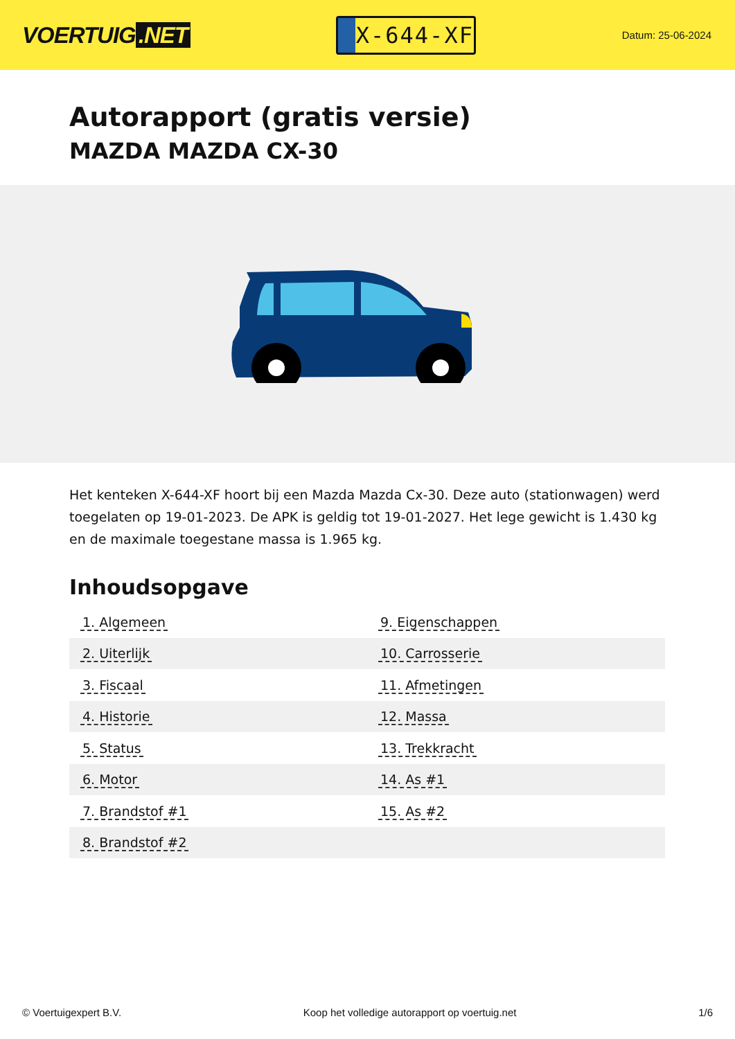VOERTUIG.NET
X-644-XF
Datum: 25-06-2024
Autorapport (gratis versie)
MAZDA MAZDA CX-30
Het kenteken X-644-XF hoort bij een Mazda Mazda Cx-30. Deze auto (stationwagen) werd toegelaten op 19-01-2023. De APK is geldig tot 19-01-2027. Het lege gewicht is 1.430 kg en de maximale toegestane massa is 1.965 kg.
Inhoudsopgave
| 1. Algemeen | 9. Eigenschappen |
| 2. Uiterlijk | 10. Carrosserie |
| 3. Fiscaal | 11. Afmetingen |
| 4. Historie | 12. Massa |
| 5. Status | 13. Trekkracht |
| 6. Motor | 14. As #1 |
| 7. Brandstof #1 | 15. As #2 |
| 8. Brandstof #2 | |
© Voertuigexpert B.V. Koop het volledige autorapport op voertuig.net
1/6